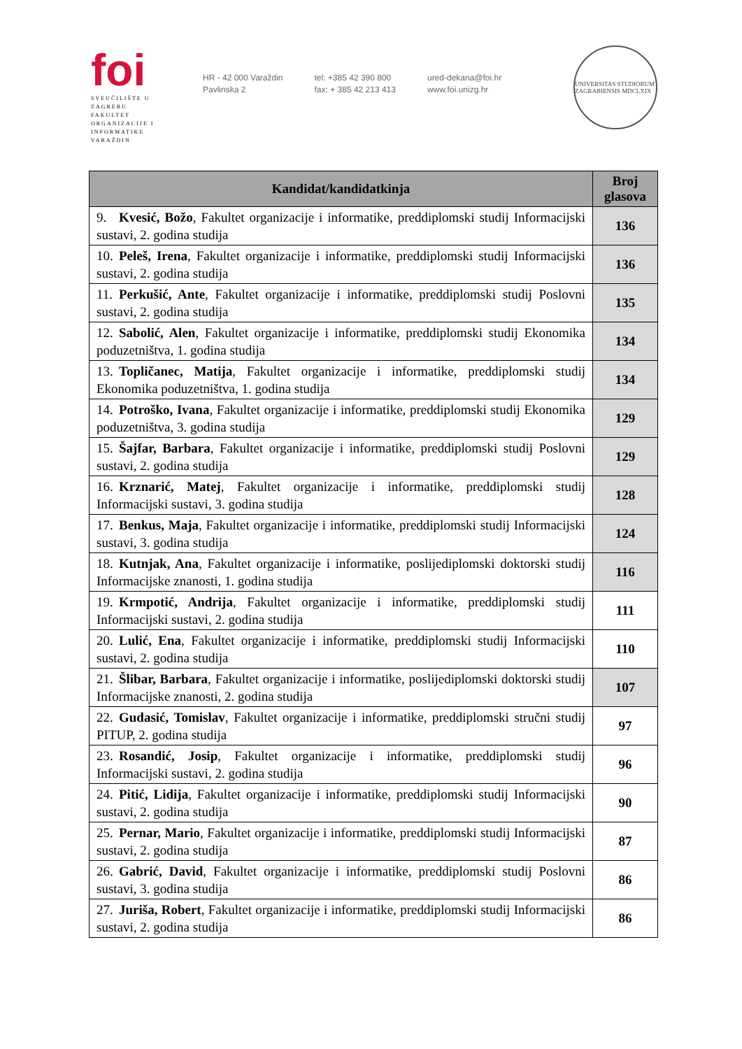foi
SVEUČILIŠTE U ZAGREBU
FAKULTET
ORGANIZACIJE I
INFORMATIKE
VARAŽDIN
HR - 42 000 Varaždin
Pavlinska 2
tel: +385 42 390 800
fax: + 385 42 213 413
ured-dekana@foi.hr
www.foi.unizg.hr
UNIVERSITAS STUDIORUM ZAGRABIENSIS MDCLXIX
| Kandidat/kandidatkinja | Broj glasova |
| --- | --- |
| 9. Kvesić, Božo , Fakultet organizacije i informatike, preddiplomski studij Informacijski sustavi, 2. godina studija | 136 |
| 10. Peleš, Irena , Fakultet organizacije i informatike, preddiplomski studij Informacijski sustavi, 2. godina studija | 136 |
| 11. Perkušić, Ante , Fakultet organizacije i informatike, preddiplomski studij Poslovni sustavi, 2. godina studija | 135 |
| 12. Sabolić, Alen , Fakultet organizacije i informatike, preddiplomski studij Ekonomika poduzetništva, 1. godina studija | 134 |
| 13. Topličanec, Matija , Fakultet organizacije i informatike, preddiplomski studij Ekonomika poduzetništva, 1. godina studija | 134 |
| 14. Potroško, Ivana , Fakultet organizacije i informatike, preddiplomski studij Ekonomika poduzetništva, 3. godina studija | 129 |
| 15. Šajfar, Barbara , Fakultet organizacije i informatike, preddiplomski studij Poslovni sustavi, 2. godina studija | 129 |
| 16. Krznarić, Matej , Fakultet organizacije i informatike, preddiplomski studij Informacijski sustavi, 3. godina studija | 128 |
| 17. Benkus, Maja , Fakultet organizacije i informatike, preddiplomski studij Informacijski sustavi, 3. godina studija | 124 |
| 18. Kutnjak, Ana , Fakultet organizacije i informatike, poslijediplomski doktorski studij Informacijske znanosti, 1. godina studija | 116 |
| 19. Krmpotić, Andrija , Fakultet organizacije i informatike, preddiplomski studij Informacijski sustavi, 2. godina studija | 111 |
| 20. Lulić, Ena , Fakultet organizacije i informatike, preddiplomski studij Informacijski sustavi, 2. godina studija | 110 |
| 21. Šlibar, Barbara , Fakultet organizacije i informatike, poslijediplomski doktorski studij Informacijske znanosti, 2. godina studija | 107 |
| 22. Gudasić, Tomislav , Fakultet organizacije i informatike, preddiplomski stručni studij PITUP, 2. godina studija | 97 |
| 23. Rosandić, Josip , Fakultet organizacije i informatike, preddiplomski studij Informacijski sustavi, 2. godina studija | 96 |
| 24. Pitić, Lidija , Fakultet organizacije i informatike, preddiplomski studij Informacijski sustavi, 2. godina studija | 90 |
| 25. Pernar, Mario , Fakultet organizacije i informatike, preddiplomski studij Informacijski sustavi, 2. godina studija | 87 |
| 26. Gabrić, David , Fakultet organizacije i informatike, preddiplomski studij Poslovni sustavi, 3. godina studija | 86 |
| 27. Juriša, Robert , Fakultet organizacije i informatike, preddiplomski studij Informacijski sustavi, 2. godina studija | 86 |